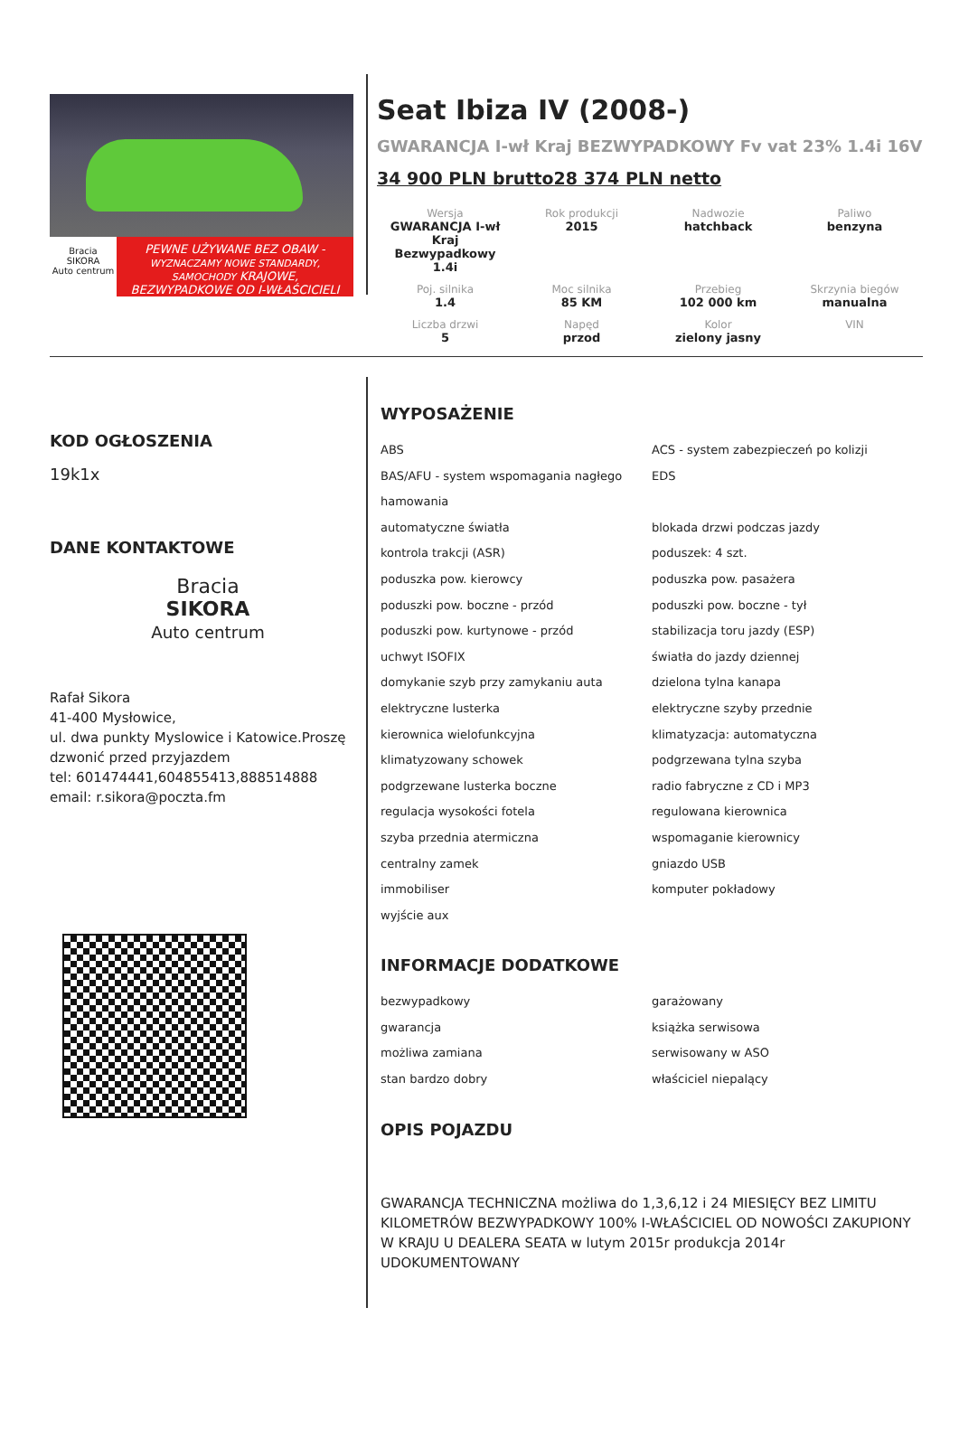Bracia
SIKORA
Auto centrum
PEWNE UŻYWANE BEZ OBAW -
WYZNACZAMY NOWE STANDARDY, SAMOCHODY KRAJOWE,
BEZWYPADKOWE OD I-WŁAŚCICIELI
Seat Ibiza IV (2008-)
GWARANCJA I-wł Kraj BEZWYPADKOWY Fv vat 23% 1.4i 16V
34 900 PLN brutto28 374 PLN netto
| Wersja GWARANCJA I-wł Kraj Bezwypadkowy 1.4i | Rok produkcji 2015 | Nadwozie hatchback | Paliwo benzyna |
| Poj. silnika 1.4 | Moc silnika 85 KM | Przebieg 102 000 km | Skrzynia biegów manualna |
| Liczba drzwi 5 | Napęd przod | Kolor zielony jasny | VIN |
KOD OGŁOSZENIA
19k1x
DANE KONTAKTOWE
Bracia
SIKORA
Auto centrum
Rafał Sikora
41-400 Mysłowice,
ul. dwa punkty Myslowice i Katowice.Proszę dzwonić przed przyjazdem
tel: 601474441,604855413,888514888
email: r.sikora@poczta.fm
WYPOSAŻENIE
ABS
ACS - system zabezpieczeń po kolizji
BAS/AFU - system wspomagania nagłego hamowania
EDS
automatyczne światła
blokada drzwi podczas jazdy
kontrola trakcji (ASR)
poduszek: 4 szt.
poduszka pow. kierowcy
poduszka pow. pasażera
poduszki pow. boczne - przód
poduszki pow. boczne - tył
poduszki pow. kurtynowe - przód
stabilizacja toru jazdy (ESP)
uchwyt ISOFIX
światła do jazdy dziennej
domykanie szyb przy zamykaniu auta
dzielona tylna kanapa
elektryczne lusterka
elektryczne szyby przednie
kierownica wielofunkcyjna
klimatyzacja: automatyczna
klimatyzowany schowek
podgrzewana tylna szyba
podgrzewane lusterka boczne
radio fabryczne z CD i MP3
regulacja wysokości fotela
regulowana kierownica
szyba przednia atermiczna
wspomaganie kierownicy
centralny zamek
gniazdo USB
immobiliser
komputer pokładowy
wyjście aux
INFORMACJE DODATKOWE
bezwypadkowy
garażowany
gwarancja
książka serwisowa
możliwa zamiana
serwisowany w ASO
stan bardzo dobry
właściciel niepalący
OPIS POJAZDU
GWARANCJA TECHNICZNA możliwa do 1,3,6,12 i 24 MIESIĘCY BEZ LIMITU KILOMETRÓW BEZWYPADKOWY 100% I-WŁAŚCICIEL OD NOWOŚCI ZAKUPIONY W KRAJU U DEALERA SEATA w lutym 2015r produkcja 2014r UDOKUMENTOWANY